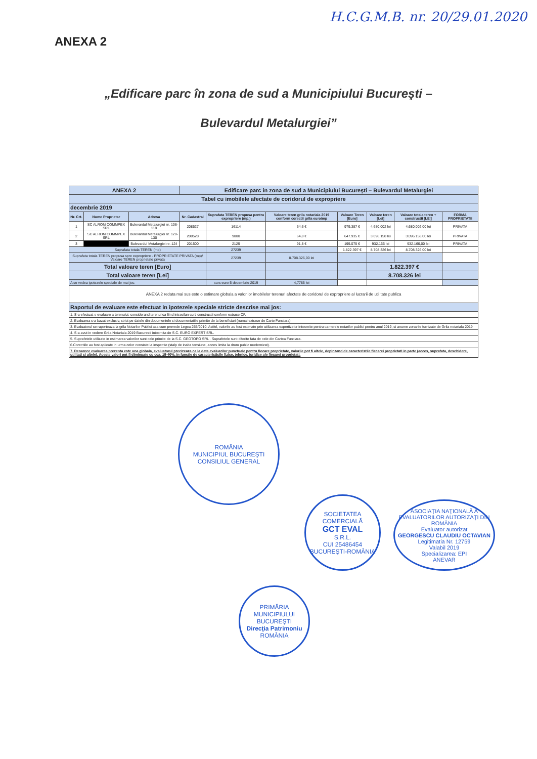H.C.G.M.B. nr. 20/29.01.2020
ANEXA 2
„Edificare parc în zona de sud a Municipiului Bucureşti –
Bulevardul Metalurgiei”
| ANEXA 2 | | | Edificare parc in zona de sud a Municipiului Bucureşti – Bulevardul Metalurgiei | | | | | | |
| Tabel cu imobilele afectate de coridorul de expropriere | | | | | | | | | |
| decembrie 2019 | | | | | | | | | |
| Nr. Crt. | Nume Proprietar | Adresa | Nr. Cadastral | Suprafata TEREN propusa pentru expropriere (mp.) | Valoare teren grila notariala 2019 conform corectii grila euro/mp | Valoare Teren [Euro] | Valoare teren [Lei] | Valoare totala teren + constructii [LEI] | FORMA PROPRIETATII |
| 1 | SC ALROM COMMPEX SRL | Bulevardul Metalurgiei nr. 106-118 | 208527 | 16114 | 64,6 € | 979.387 € | 4.680.002 lei | 4.680.002,00 lei | PRIVATA |
| 2 | SC ALROM COMMPEX SRL | Bulevardul Metalurgiei nr. 120-130 | 208528 | 9000 | 64,8 € | 647.935 € | 3.096.158 lei | 3.096.158,00 lei | PRIVATA |
| 3 | | Bulevardul Metalurgiei nr. 124 | 201500 | 2125 | 91,8 € | 195.075 € | 932.166 lei | 932.166,00 lei | PRIVATA |
| Suprafata totala TEREN (mp) | | | | 27239 | | 1.822.397 € | 8.708.326 lei | 8.708.326,00 lei | |
| Suprafata totala TEREN propusa spre expropriere - PROPRIETATE PRIVATA (mp)/ Valoare TEREN proprietate privata | | | | 27239 | 8.708.326,00 lei | | | | |
| Total valoare teren [Euro] | | | | | | | 1.822.397 € | | |
| Total valoare teren [Lei] | | | | | | | 8.708.326 lei | | |
| A se vedea ipotezele speciale de mai jos: | | | | curs euro 5 decembrie 2019 | 4,7785 lei | | | | |
| ANEXA 2 redata mai sus este o estimare globala a valorilor imobilelor terenuri afectate de coridorul de expropriere al lucrarii de utilitate publica | | | | | | | | | |
| Raportul de evaluare este efectuat in ipotezele speciale stricte descrise mai jos: | | | | | | | | | |
| 1. S-a efectuat o evaluare a terenului, considerand terenul ca fiind intravilan curti constructii conform extrase CF. | | | | | | | | | |
| 2. Evaluarea s-a bazat exclusiv, strict pe datele din documentele si documentatiile primite de la beneficiari (numai extrase de Carte Funciara) | | | | | | | | | |
| 3. Evaluatorul se raporteaza la grila Notarilor Publici asa cum prevede Legea 255/2010. Astfel, valorile au fost estimate prin utilizarea expertizelor intocmite pentru camerele notarilor publici pentru anul 2019, si anume zonarile furnizate de Grila notariala 2019 | | | | | | | | | |
| 4. S-a avut in vedere Grila Notariala 2019 Bucuresti intocmita de S.C. EURO EXPERT SRL. | | | | | | | | | |
| 5. Suprafetele utilizate in estimarea valorilor sunt cele primite de la S.C. GEOTOPO SRL . Suprafetele sunt diferite fata de cele din Cartea Funciara. | | | | | | | | | |
| 6.Corectiile au fost aplicate in urma celor constate la inspectie (stalp de inalta tensiune, acces limita la drum public modernizat). | | | | | | | | | |
| 7. Deoarece evaluarea prezenta este una globala, evaluatorul precizeaza ca la data evaluarilor punctuale pentru fiecare proprietate, valorile pot fi altele, depinzand de caracteristile fiecarei proprietati in parte (acces, suprafata, deschidere, utilitati si altele). Aceste valori pot fi diminuate cu cca. 15-40%, in functie de caracteristicile fizice, tehnice, juridice ale fiecarei proprietati. | | | | | | | | | |
ROMÂNIA
MUNICIPIUL BUCUREŞTI
CONSILIUL GENERAL
SOCIETATEA COMERCIALĂ
GCT EVAL
S.R.L.
CUI 25486454
BUCUREŞTI-ROMÂNIA
ASOCIAŢIA NAŢIONALĂ A EVALUATORILOR AUTORIZAŢI DIN ROMÂNIA
Evaluator autorizat
GEORGESCU CLAUDIU OCTAVIAN
Legitimatia Nr. 12759
Valabil 2019
Specializarea: EPI
ANEVAR
PRIMĂRIA MUNICIPIULUI BUCUREŞTI
Direcţia Patrimoniu
ROMÂNIA